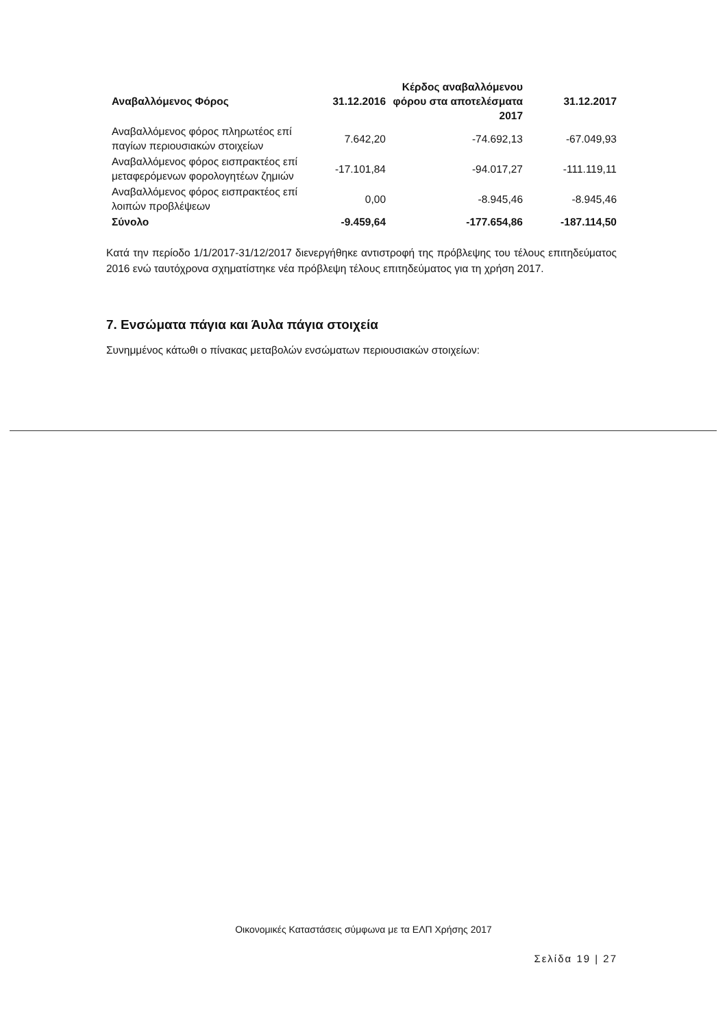| Αναβαλλόμενος Φόρος | 31.12.2016 | Κέρδος αναβαλλόμενου φόρου στα αποτελέσματα 2017 | 31.12.2017 |
| --- | --- | --- | --- |
| Αναβαλλόμενος φόρος πληρωτέος επί παγίων περιουσιακών στοιχείων | 7.642,20 | -74.692,13 | -67.049,93 |
| Αναβαλλόμενος φόρος εισπρακτέος επί μεταφερόμενων φορολογητέων ζημιών | -17.101,84 | -94.017,27 | -111.119,11 |
| Αναβαλλόμενος φόρος εισπρακτέος επί λοιπών προβλέψεων | 0,00 | -8.945,46 | -8.945,46 |
| Σύνολο | -9.459,64 | -177.654,86 | -187.114,50 |
Κατά την περίοδο 1/1/2017-31/12/2017 διενεργήθηκε αντιστροφή της πρόβλεψης του τέλους επιτηδεύματος 2016 ενώ ταυτόχρονα σχηματίστηκε νέα πρόβλεψη τέλους επιτηδεύματος για τη χρήση 2017.
7. Ενσώματα πάγια και Άυλα πάγια στοιχεία
Συνημμένος κάτωθι ο πίνακας μεταβολών ενσώματων περιουσιακών στοιχείων:
Οικονομικές Καταστάσεις σύμφωνα με τα ΕΛΠ Χρήσης 2017
Σελίδα 19 | 27